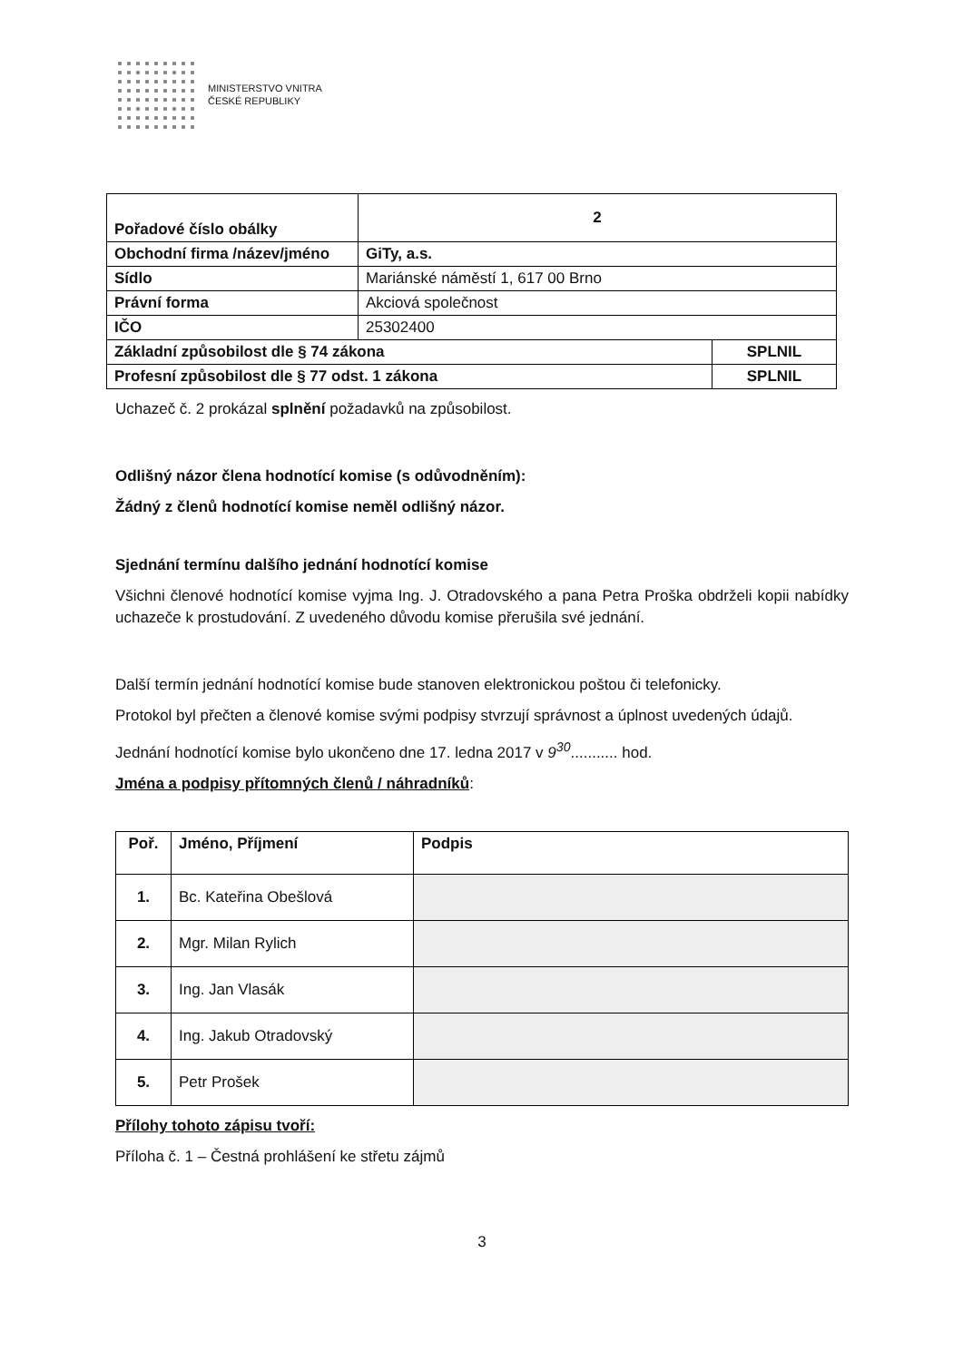MINISTERSTVO VNITRA
ČESKÉ REPUBLIKY
| Pořadové číslo obálky | 2 | |
| Obchodní firma /název/jméno | GiTy, a.s. | |
| Sídlo | Mariánské náměstí 1, 617 00 Brno | |
| Právní forma | Akciová společnost | |
| IČO | 25302400 | |
| Základní způsobilost dle § 74 zákona | | SPLNIL |
| Profesní způsobilost dle § 77 odst. 1 zákona | | SPLNIL |
Uchazeč č. 2 prokázal splnění požadavků na způsobilost.
Odlišný názor člena hodnotící komise (s odůvodněním):
Žádný z členů hodnotící komise neměl odlišný názor.
Sjednání termínu dalšího jednání hodnotící komise
Všichni členové hodnotící komise vyjma Ing. J. Otradovského a pana Petra Proška obdrželi kopii nabídky uchazeče k prostudování. Z uvedeného důvodu komise přerušila své jednání.
Další termín jednání hodnotící komise bude stanoven elektronickou poštou či telefonicky.
Protokol byl přečten a členové komise svými podpisy stvrzují správnost a úplnost uvedených údajů.
Jednání hodnotící komise bylo ukončeno dne 17. ledna 2017 v 9<sup>30</sup>........... hod.
Jména a podpisy přítomných členů / náhradníků:
| Poř. | Jméno, Příjmení | Podpis |
| --- | --- | --- |
| 1. | Bc. Kateřina Obešlová | |
| 2. | Mgr. Milan Rylich | |
| 3. | Ing. Jan Vlasák | |
| 4. | Ing. Jakub Otradovský | |
| 5. | Petr Prošek | |
Přílohy tohoto zápisu tvoří:
Příloha č. 1 – Čestná prohlášení ke střetu zájmů
3